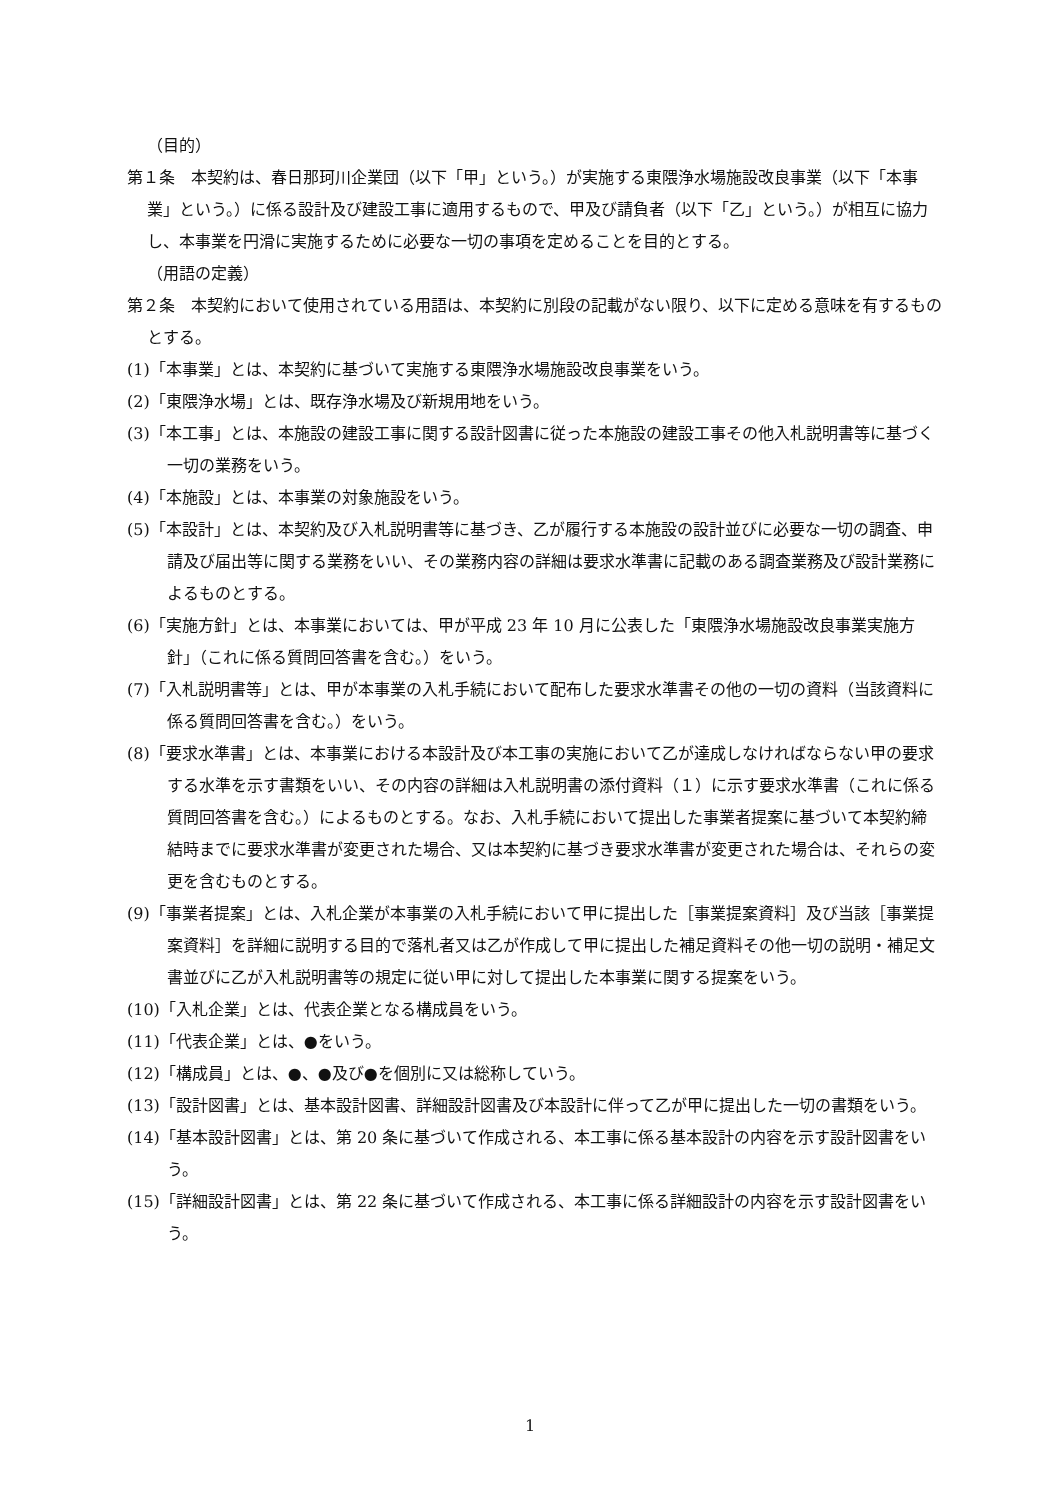（目的）
第１条　本契約は、春日那珂川企業団（以下「甲」という。）が実施する東隈浄水場施設改良事業（以下「本事業」という。）に係る設計及び建設工事に適用するもので、甲及び請負者（以下「乙」という。）が相互に協力し、本事業を円滑に実施するために必要な一切の事項を定めることを目的とする。
（用語の定義）
第２条　本契約において使用されている用語は、本契約に別段の記載がない限り、以下に定める意味を有するものとする。
(1)「本事業」とは、本契約に基づいて実施する東隈浄水場施設改良事業をいう。
(2)「東隈浄水場」とは、既存浄水場及び新規用地をいう。
(3)「本工事」とは、本施設の建設工事に関する設計図書に従った本施設の建設工事その他入札説明書等に基づく一切の業務をいう。
(4)「本施設」とは、本事業の対象施設をいう。
(5)「本設計」とは、本契約及び入札説明書等に基づき、乙が履行する本施設の設計並びに必要な一切の調査、申請及び届出等に関する業務をいい、その業務内容の詳細は要求水準書に記載のある調査業務及び設計業務によるものとする。
(6)「実施方針」とは、本事業においては、甲が平成 23 年 10 月に公表した「東隈浄水場施設改良事業実施方針」（これに係る質問回答書を含む。）をいう。
(7)「入札説明書等」とは、甲が本事業の入札手続において配布した要求水準書その他の一切の資料（当該資料に係る質問回答書を含む。）をいう。
(8)「要求水準書」とは、本事業における本設計及び本工事の実施において乙が達成しなければならない甲の要求する水準を示す書類をいい、その内容の詳細は入札説明書の添付資料（１）に示す要求水準書（これに係る質問回答書を含む。）によるものとする。なお、入札手続において提出した事業者提案に基づいて本契約締結時までに要求水準書が変更された場合、又は本契約に基づき要求水準書が変更された場合は、それらの変更を含むものとする。
(9)「事業者提案」とは、入札企業が本事業の入札手続において甲に提出した［事業提案資料］及び当該［事業提案資料］を詳細に説明する目的で落札者又は乙が作成して甲に提出した補足資料その他一切の説明・補足文書並びに乙が入札説明書等の規定に従い甲に対して提出した本事業に関する提案をいう。
(10)「入札企業」とは、代表企業となる構成員をいう。
(11)「代表企業」とは、●をいう。
(12)「構成員」とは、●、●及び●を個別に又は総称していう。
(13)「設計図書」とは、基本設計図書、詳細設計図書及び本設計に伴って乙が甲に提出した一切の書類をいう。
(14)「基本設計図書」とは、第 20 条に基づいて作成される、本工事に係る基本設計の内容を示す設計図書をいう。
(15)「詳細設計図書」とは、第 22 条に基づいて作成される、本工事に係る詳細設計の内容を示す設計図書をいう。
1